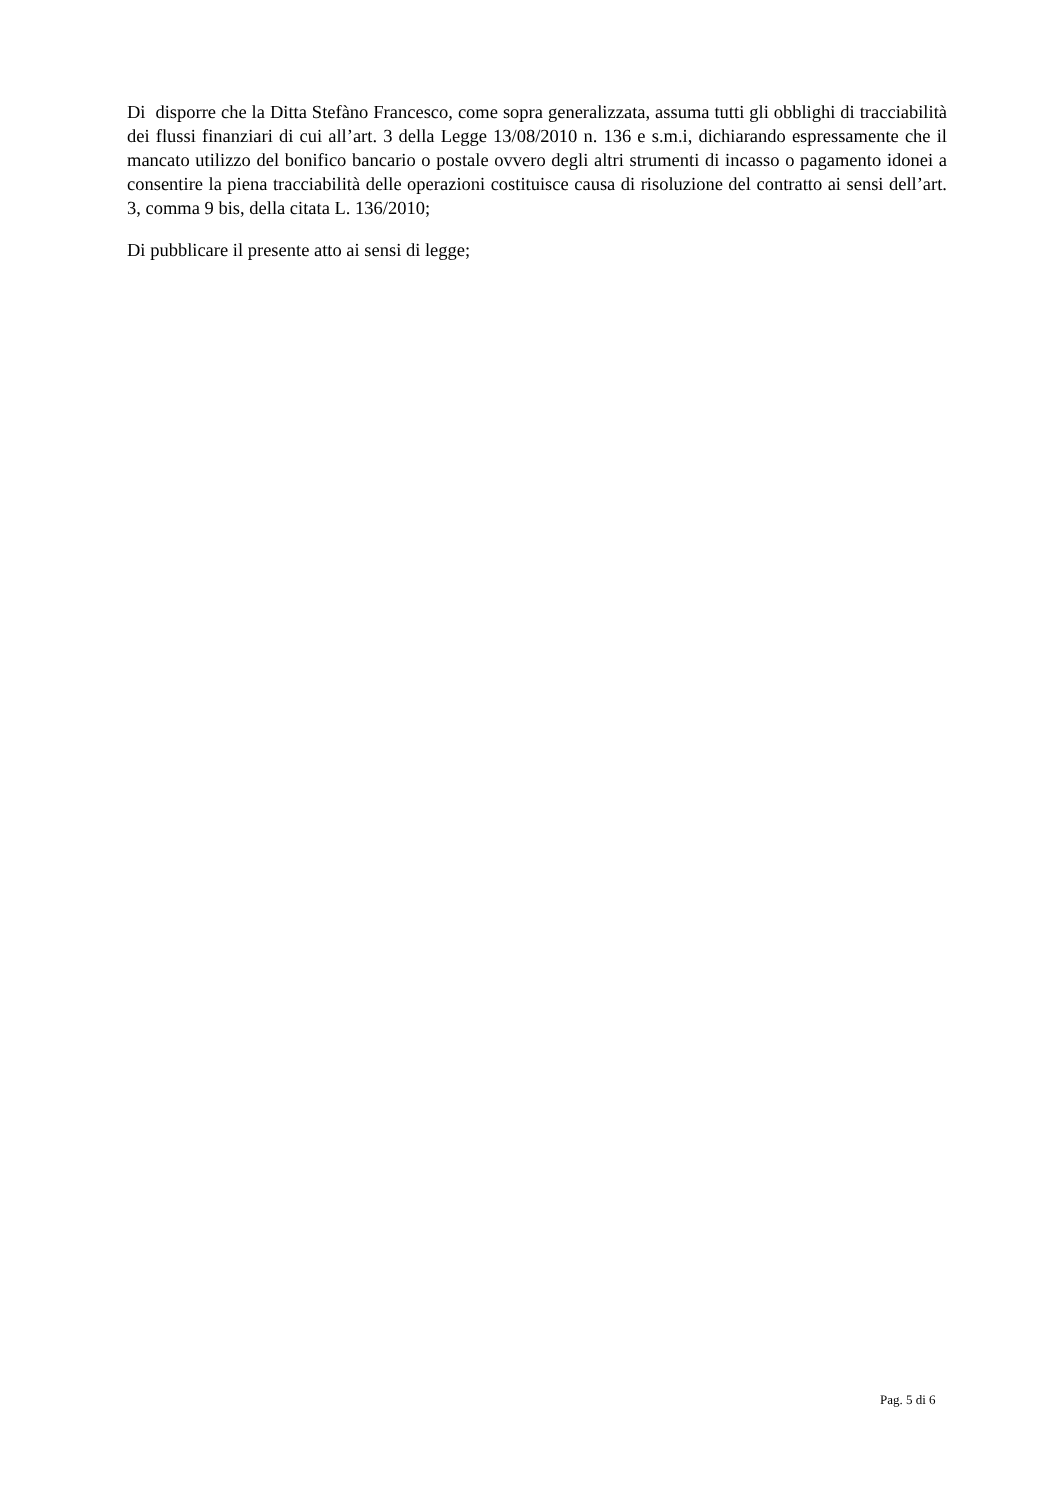Di disporre che la Ditta Stefàno Francesco, come sopra generalizzata, assuma tutti gli obblighi di tracciabilità dei flussi finanziari di cui all’art. 3 della Legge 13/08/2010 n. 136 e s.m.i, dichiarando espressamente che il mancato utilizzo del bonifico bancario o postale ovvero degli altri strumenti di incasso o pagamento idonei a consentire la piena tracciabilità delle operazioni costituisce causa di risoluzione del contratto ai sensi dell’art. 3, comma 9 bis, della citata L. 136/2010;
Di pubblicare il presente atto ai sensi di legge;
Pag. 5 di 6